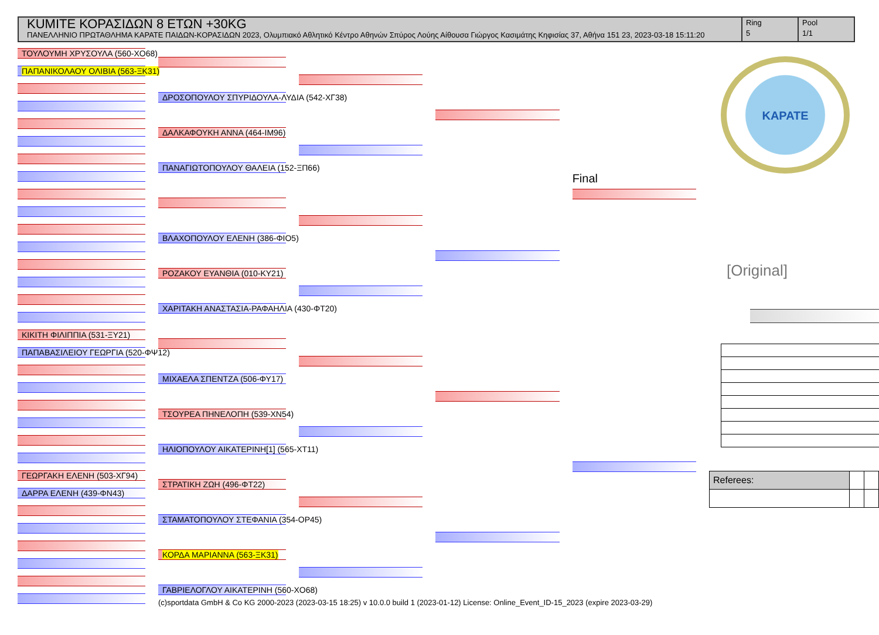KUMITE ΚΟΡΑΣΙΔΩΝ 8 ΕΤΩΝ +30KG
ΠΑΝΕΛΛΗΝΙΟ ΠΡΩΤΑΘΛΗΜΑ ΚΑΡΑΤΕ ΠΑΙΔΩΝ-ΚΟΡΑΣΙΔΩΝ 2023, Ολυμπιακό Αθλητικό Κέντρο Αθηνών Σπύρος Λούης Αίθουσα Γιώργος Κασιμάτης Κηφισίας 37, Αθήνα 151 23, 2023-03-18 15:11:20
Ring
5
Pool
1/1
ΤΟΥΛΟΥΜΗ ΧΡΥΣΟΥΛΑ (560-ΧΟ68)
ΠΑΠΑΝΙΚΟΛΑΟΥ ΟΛΙΒΙΑ (563-ΞΚ31)
ΚΙΚΙΤΗ ΦΙΛΙΠΠΙΑ (531-ΞΥ21)
ΠΑΠΑΒΑΣΙΛΕΙΟΥ ΓΕΩΡΓΙΑ (520-ΦΨ12)
ΓΕΩΡΓΑΚΗ ΕΛΕΝΗ (503-ΧΓ94)
ΔΑΡΡΑ ΕΛΕΝΗ (439-ΦΝ43)
ΔΡΟΣΟΠΟΥΛΟΥ ΣΠΥΡΙΔΟΥΛΑ-ΛΥΔΙΑ (542-ΧΓ38)
ΔΑΛΚΑΦΟΥΚΗ ΑΝΝΑ (464-ΙΜ96)
ΠΑΝΑΓΙΩΤΟΠΟΥΛΟΥ ΘΑΛΕΙΑ (152-ΞΠ66)
ΒΛΑΧΟΠΟΥΛΟΥ ΕΛΕΝΗ (386-ΦΙΟ5)
ΡΟΖΑΚΟΥ ΕΥΑΝΘΙΑ (010-ΚΥ21)
ΧΑΡΙΤΑΚΗ ΑΝΑΣΤΑΣΙΑ-ΡΑΦΑΗΛΙΑ (430-ΦΤ20)
ΜΙΧΑΕΛΑ ΣΠΕΝΤΖΑ (506-ΦΥ17)
ΤΣΟΥΡΕΑ ΠΗΝΕΛΟΠΗ (539-ΧΝ54)
ΗΛΙΟΠΟΥΛΟΥ ΑΙΚΑΤΕΡΙΝΗ[1] (565-ΧΤ11)
ΣΤΡΑΤΙΚΗ ΖΩΗ (496-ΦΤ22)
ΣΤΑΜΑΤΟΠΟΥΛΟΥ ΣΤΕΦΑΝΙΑ (354-ΟΡ45)
ΚΟΡΔΑ ΜΑΡΙΑΝΝΑ (563-ΞΚ31)
ΓΑΒΡΙΕΛΟΓΛΟΥ ΑΙΚΑΤΕΡΙΝΗ (560-ΧΟ68)
Final
ΚΑΡΑΤΕ
[Original]
| Referees: | | |
(c)sportdata GmbH & Co KG 2000-2023 (2023-03-15 18:25) v 10.0.0 build 1 (2023-01-12) License: Online_Event_ID-15_2023 (expire 2023-03-29)